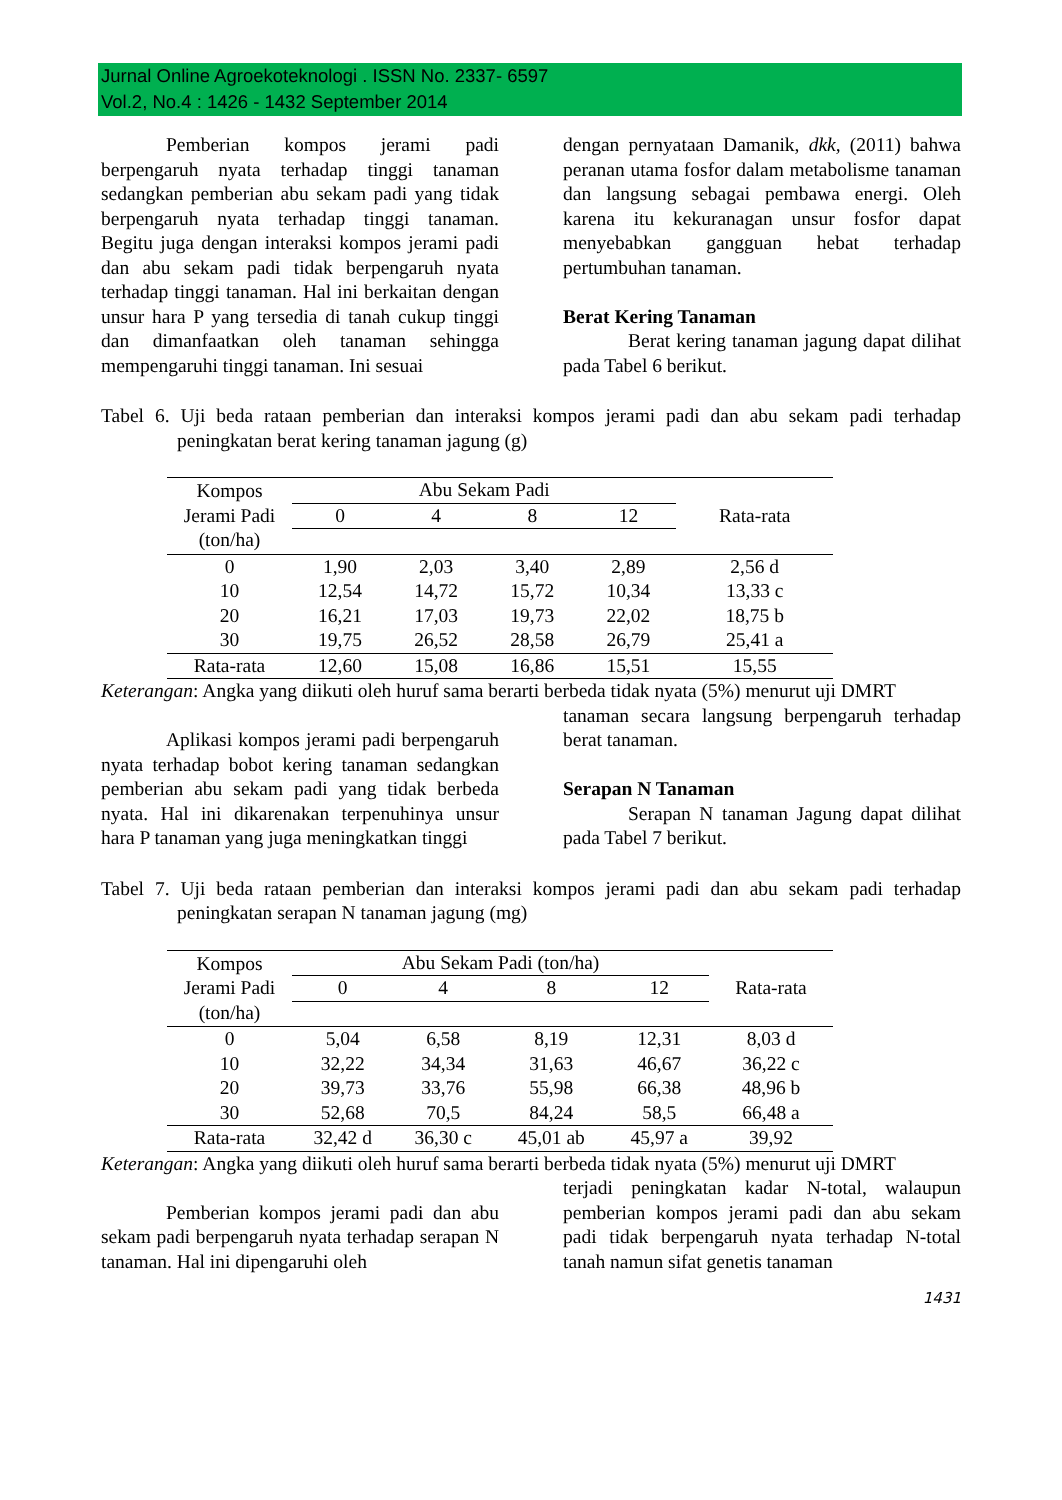Jurnal Online Agroekoteknologi . ISSN No. 2337- 6597
Vol.2, No.4 : 1426 - 1432 September 2014
Pemberian kompos jerami padi berpengaruh nyata terhadap tinggi tanaman sedangkan pemberian abu sekam padi yang tidak berpengaruh nyata terhadap tinggi tanaman. Begitu juga dengan interaksi kompos jerami padi dan abu sekam padi tidak berpengaruh nyata terhadap tinggi tanaman. Hal ini berkaitan dengan unsur hara P yang tersedia di tanah cukup tinggi dan dimanfaatkan oleh tanaman sehingga mempengaruhi tinggi tanaman. Ini sesuai
dengan pernyataan Damanik, dkk, (2011) bahwa peranan utama fosfor dalam metabolisme tanaman dan langsung sebagai pembawa energi. Oleh karena itu kekuranagan unsur fosfor dapat menyebabkan gangguan hebat terhadap pertumbuhan tanaman.
Berat Kering Tanaman
Berat kering tanaman jagung dapat dilihat pada Tabel 6 berikut.
Tabel 6. Uji beda rataan pemberian dan interaksi kompos jerami padi dan abu sekam padi terhadap peningkatan berat kering tanaman jagung (g)
| Kompos Jerami Padi (ton/ha) | Abu Sekam Padi | | | | Rata-rata |
| | 0 | 4 | 8 | 12 | |
| 0 | 1,90 | 2,03 | 3,40 | 2,89 | 2,56 d |
| 10 | 12,54 | 14,72 | 15,72 | 10,34 | 13,33 c |
| 20 | 16,21 | 17,03 | 19,73 | 22,02 | 18,75 b |
| 30 | 19,75 | 26,52 | 28,58 | 26,79 | 25,41 a |
| Rata-rata | 12,60 | 15,08 | 16,86 | 15,51 | 15,55 |
Keterangan: Angka yang diikuti oleh huruf sama berarti berbeda tidak nyata (5%) menurut uji DMRT
Aplikasi kompos jerami padi berpengaruh nyata terhadap bobot kering tanaman sedangkan pemberian abu sekam padi yang tidak berbeda nyata. Hal ini dikarenakan terpenuhinya unsur hara P tanaman yang juga meningkatkan tinggi
tanaman secara langsung berpengaruh terhadap berat tanaman.
Serapan N Tanaman
Serapan N tanaman Jagung dapat dilihat pada Tabel 7 berikut.
Tabel 7. Uji beda rataan pemberian dan interaksi kompos jerami padi dan abu sekam padi terhadap peningkatan serapan N tanaman jagung (mg)
| Kompos Jerami Padi (ton/ha) | Abu Sekam Padi (ton/ha) | | | | Rata-rata |
| | 0 | 4 | 8 | 12 | |
| 0 | 5,04 | 6,58 | 8,19 | 12,31 | 8,03 d |
| 10 | 32,22 | 34,34 | 31,63 | 46,67 | 36,22 c |
| 20 | 39,73 | 33,76 | 55,98 | 66,38 | 48,96 b |
| 30 | 52,68 | 70,5 | 84,24 | 58,5 | 66,48 a |
| Rata-rata | 32,42 d | 36,30 c | 45,01 ab | 45,97 a | 39,92 |
Keterangan: Angka yang diikuti oleh huruf sama berarti berbeda tidak nyata (5%) menurut uji DMRT
Pemberian kompos jerami padi dan abu sekam padi berpengaruh nyata terhadap serapan N tanaman. Hal ini dipengaruhi oleh
terjadi peningkatan kadar N-total, walaupun pemberian kompos jerami padi dan abu sekam padi tidak berpengaruh nyata terhadap N-total tanah namun sifat genetis tanaman
1431